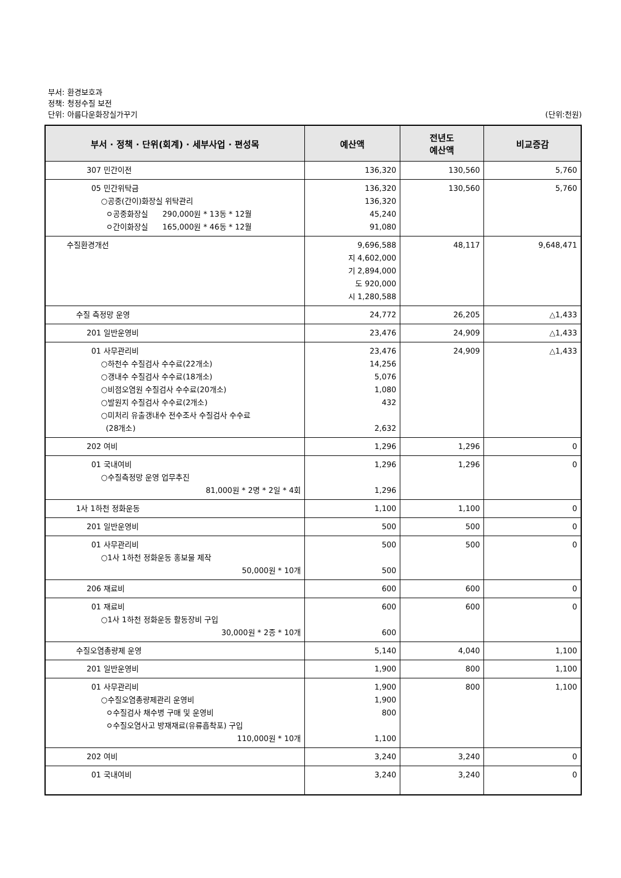부서: 환경보호과
정책: 청정수질 보전
단위: 아름다운화장실가꾸기 (단위:천원)
| 부서 · 정책 · 단위(회계) · 세부사업 · 편성목 | 예산액 | 전년도 예산액 | 비교증감 |
| --- | --- | --- | --- |
| 307 민간이전 | 136,320 | 130,560 | 5,760 |
| 05 민간위탁금 ○공중(간이)화장실 위탁관리 ㅇ공중화장실 290,000원 * 13동 * 12월 ㅇ간이화장실 165,000원 * 46동 * 12월 | 136,320 136,320 45,240 91,080 | 130,560 | 5,760 |
| 수질환경개선 | 9,696,588 지 4,602,000 기 2,894,000 도 920,000 시 1,280,588 | 48,117 | 9,648,471 |
| 수질 측정망 운영 | 24,772 | 26,205 | △1,433 |
| 201 일반운영비 | 23,476 | 24,909 | △1,433 |
| 01 사무관리비 ○하천수 수질검사 수수료(22개소) ○갱내수 수질검사 수수료(18개소) ○비점오염원 수질검사 수수료(20개소) ○발원지 수질검사 수수료(2개소) ○미처리 유출갱내수 전수조사 수질검사 수수료 (28개소) | 23,476 14,256 5,076 1,080 432 2,632 | 24,909 | △1,433 |
| 202 여비 | 1,296 | 1,296 | 0 |
| 01 국내여비 ○수질측정망 운영 업무추진 81,000원 * 2명 * 2일 * 4회 | 1,296 1,296 | 1,296 | 0 |
| 1사 1하천 정화운동 | 1,100 | 1,100 | 0 |
| 201 일반운영비 | 500 | 500 | 0 |
| 01 사무관리비 ○1사 1하천 정화운동 홍보물 제작 50,000원 * 10개 | 500 500 | 500 | 0 |
| 206 재료비 | 600 | 600 | 0 |
| 01 재료비 ○1사 1하천 정화운동 활동장비 구입 30,000원 * 2종 * 10개 | 600 600 | 600 | 0 |
| 수질오염총량제 운영 | 5,140 | 4,040 | 1,100 |
| 201 일반운영비 | 1,900 | 800 | 1,100 |
| 01 사무관리비 ○수질오염총량제관리 운영비 ㅇ수질검사 채수병 구매 및 운영비 ㅇ수질오염사고 방재재료(유류흡착포) 구입 110,000원 * 10개 | 1,900 1,900 800 1,100 | 800 | 1,100 |
| 202 여비 | 3,240 | 3,240 | 0 |
| 01 국내여비 | 3,240 | 3,240 | 0 |